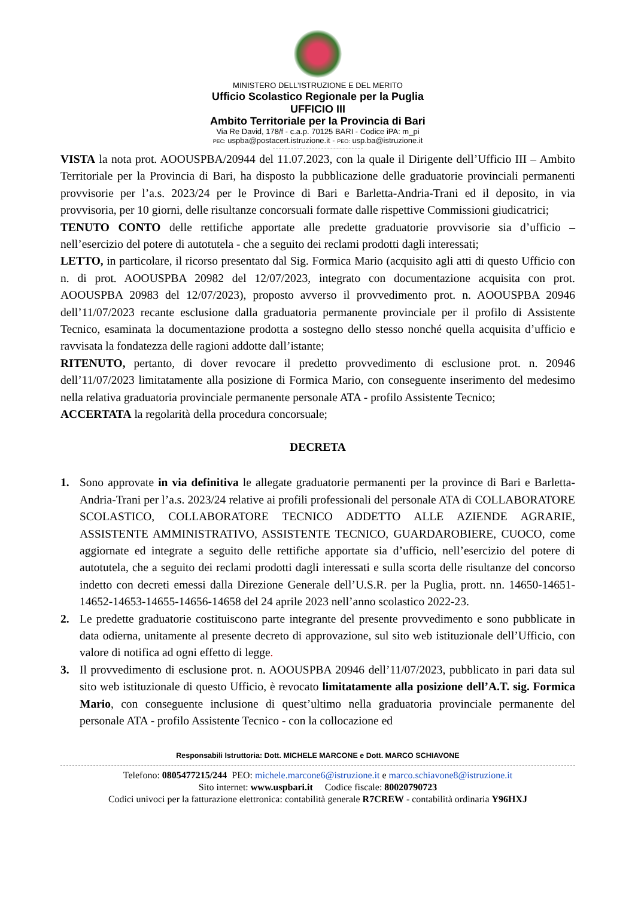MINISTERO DELL’ISTRUZIONE E DEL MERITO
Ufficio Scolastico Regionale per la Puglia
UFFICIO III
Ambito Territoriale per la Provincia di Bari
Via Re David, 178/f - c.a.p. 70125 BARI - Codice iPA: m_pi
PEC: uspba@postacert.istruzione.it - PEO: usp.ba@istruzione.it
VISTA la nota prot. AOOUSPBA/20944 del 11.07.2023, con la quale il Dirigente dell’Ufficio III – Ambito Territoriale per la Provincia di Bari, ha disposto la pubblicazione delle graduatorie provinciali permanenti provvisorie per l’a.s. 2023/24 per le Province di Bari e Barletta-Andria-Trani ed il deposito, in via provvisoria, per 10 giorni, delle risultanze concorsuali formate dalle rispettive Commissioni giudicatrici;
TENUTO CONTO delle rettifiche apportate alle predette graduatorie provvisorie sia d’ufficio – nell’esercizio del potere di autotutela - che a seguito dei reclami prodotti dagli interessati;
LETTO, in particolare, il ricorso presentato dal Sig. Formica Mario (acquisito agli atti di questo Ufficio con n. di prot. AOOUSPBA 20982 del 12/07/2023, integrato con documentazione acquisita con prot. AOOUSPBA 20983 del 12/07/2023), proposto avverso il provvedimento prot. n. AOOUSPBA 20946 dell’11/07/2023 recante esclusione dalla graduatoria permanente provinciale per il profilo di Assistente Tecnico, esaminata la documentazione prodotta a sostegno dello stesso nonché quella acquisita d’ufficio e ravvisata la fondatezza delle ragioni addotte dall’istante;
RITENUTO, pertanto, di dover revocare il predetto provvedimento di esclusione prot. n. 20946 dell’11/07/2023 limitatamente alla posizione di Formica Mario, con conseguente inserimento del medesimo nella relativa graduatoria provinciale permanente personale ATA - profilo Assistente Tecnico;
ACCERTATA la regolarità della procedura concorsuale;
DECRETA
1. Sono approvate in via definitiva le allegate graduatorie permanenti per la province di Bari e Barletta-Andria-Trani per l’a.s. 2023/24 relative ai profili professionali del personale ATA di COLLABORATORE SCOLASTICO, COLLABORATORE TECNICO ADDETTO ALLE AZIENDE AGRARIE, ASSISTENTE AMMINISTRATIVO, ASSISTENTE TECNICO, GUARDAROBIERE, CUOCO, come aggiornate ed integrate a seguito delle rettifiche apportate sia d’ufficio, nell’esercizio del potere di autotutela, che a seguito dei reclami prodotti dagli interessati e sulla scorta delle risultanze del concorso indetto con decreti emessi dalla Direzione Generale dell’U.S.R. per la Puglia, prott. nn. 14650-14651- 14652-14653-14655-14656-14658 del 24 aprile 2023 nell’anno scolastico 2022-23.
2. Le predette graduatorie costituiscono parte integrante del presente provvedimento e sono pubblicate in data odierna, unitamente al presente decreto di approvazione, sul sito web istituzionale dell’Ufficio, con valore di notifica ad ogni effetto di legge.
3. Il provvedimento di esclusione prot. n. AOOUSPBA 20946 dell’11/07/2023, pubblicato in pari data sul sito web istituzionale di questo Ufficio, è revocato limitatamente alla posizione dell’A.T. sig. Formica Mario, con conseguente inclusione di quest’ultimo nella graduatoria provinciale permanente del personale ATA - profilo Assistente Tecnico - con la collocazione ed
Responsabili Istruttoria: Dott. MICHELE MARCONE e Dott. MARCO SCHIAVONE
Telefono: 0805477215/244 PEO: michele.marcone6@istruzione.it e marco.schiavone8@istruzione.it
Sito internet: www.uspbari.it Codice fiscale: 80020790723
Codici univoci per la fatturazione elettronica: contabilità generale R7CREW - contabilità ordinaria Y96HXJ